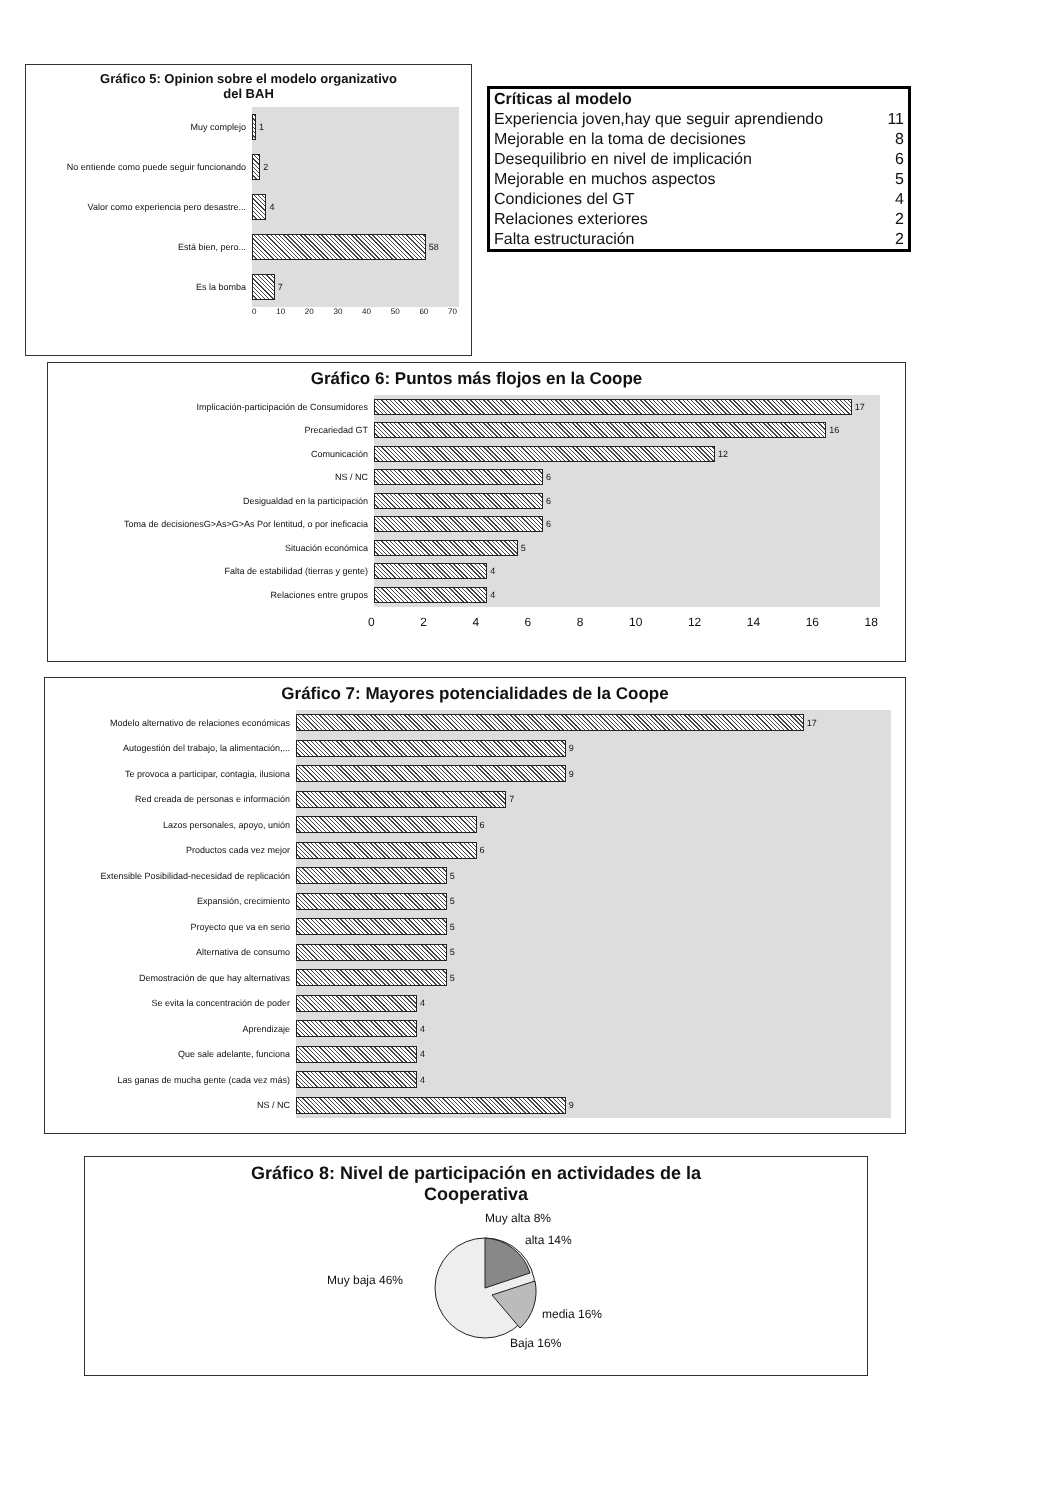Gráfico 5: Opinion sobre el modelo organizativo
del BAH
Muy complejo
1
No entiende como puede seguir funcionando
2
Valor como experiencia pero desastre...
4
Está bien, pero...
58
Es la bomba
7
0 10 20 30 40 50 60 70
| Críticas al modelo | |
| Experiencia joven,hay que seguir aprendiendo | 11 |
| Mejorable en la toma de decisiones | 8 |
| Desequilibrio en nivel de implicación | 6 |
| Mejorable en muchos aspectos | 5 |
| Condiciones del GT | 4 |
| Relaciones exteriores | 2 |
| Falta estructuración | 2 |
Gráfico 6: Puntos más flojos en la Coope
Implicación-participación de Consumidores
17
Precariedad GT
16
Comunicación
12
NS / NC
6
Desigualdad en la participación
6
Toma de decisionesG>As>G>As Por lentitud, o por ineficacia
6
Situación económica
5
Falta de estabilidad (tierras y gente)
4
Relaciones entre grupos
4
0 2 4 6 8 10 12 14 16 18
Gráfico 7: Mayores potencialidades de la Coope
Modelo alternativo de relaciones económicas
17
Autogestión del trabajo, la alimentación,...
9
Te provoca a participar, contagia, ilusiona
9
Red creada de personas e información
7
Lazos personales, apoyo, unión
6
Productos cada vez mejor
6
Extensible Posibilidad-necesidad de replicación
5
Expansión, crecimiento
5
Proyecto que va en serio
5
Alternativa de consumo
5
Demostración de que hay alternativas
5
Se evita la concentración de poder
4
Aprendizaje
4
Que sale adelante, funciona
4
Las ganas de mucha gente (cada vez más)
4
NS / NC
9
Gráfico 8: Nivel de participación en actividades de la
Cooperativa
Muy alta 8%
alta 14%
Muy baja 46%
media 16%
Baja 16%